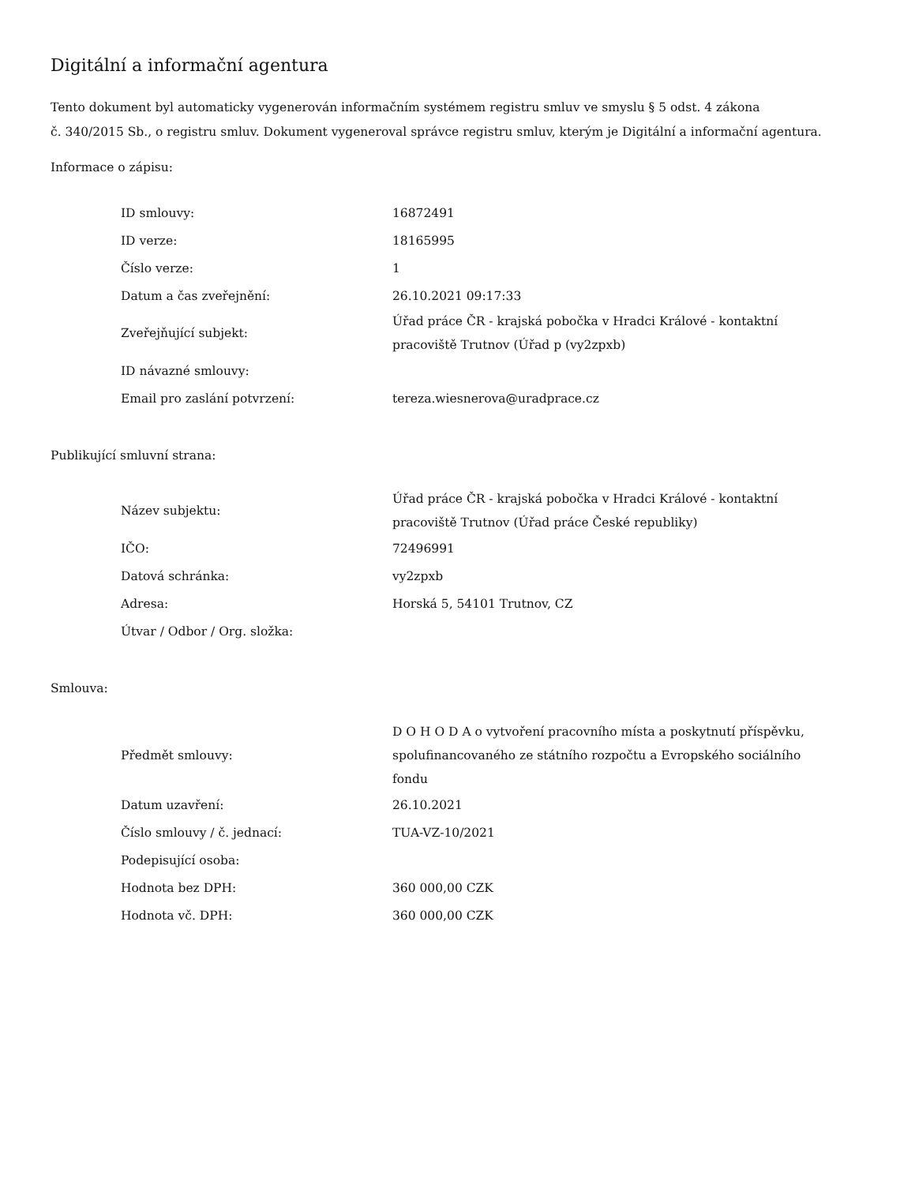Digitální a informační agentura
Tento dokument byl automaticky vygenerován informačním systémem registru smluv ve smyslu § 5 odst. 4 zákona
č. 340/2015 Sb., o registru smluv. Dokument vygeneroval správce registru smluv, kterým je Digitální a informační agentura.
Informace o zápisu:
| ID smlouvy: | 16872491 |
| ID verze: | 18165995 |
| Číslo verze: | 1 |
| Datum a čas zveřejnění: | 26.10.2021 09:17:33 |
| Zveřejňující subjekt: | Úřad práce ČR - krajská pobočka v Hradci Králové - kontaktní pracoviště Trutnov (Úřad p (vy2zpxb) |
| ID návazné smlouvy: | |
| Email pro zaslání potvrzení: | tereza.wiesnerova@uradprace.cz |
Publikující smluvní strana:
| Název subjektu: | Úřad práce ČR - krajská pobočka v Hradci Králové - kontaktní pracoviště Trutnov (Úřad práce České republiky) |
| IČO: | 72496991 |
| Datová schránka: | vy2zpxb |
| Adresa: | Horská 5, 54101 Trutnov, CZ |
| Útvar / Odbor / Org. složka: | |
Smlouva:
| Předmět smlouvy: | D O H O D A o vytvoření pracovního místa a poskytnutí příspěvku, spolufinancovaného ze státního rozpočtu a Evropského sociálního fondu |
| Datum uzavření: | 26.10.2021 |
| Číslo smlouvy / č. jednací: | TUA-VZ-10/2021 |
| Podepisující osoba: | |
| Hodnota bez DPH: | 360 000,00 CZK |
| Hodnota vč. DPH: | 360 000,00 CZK |